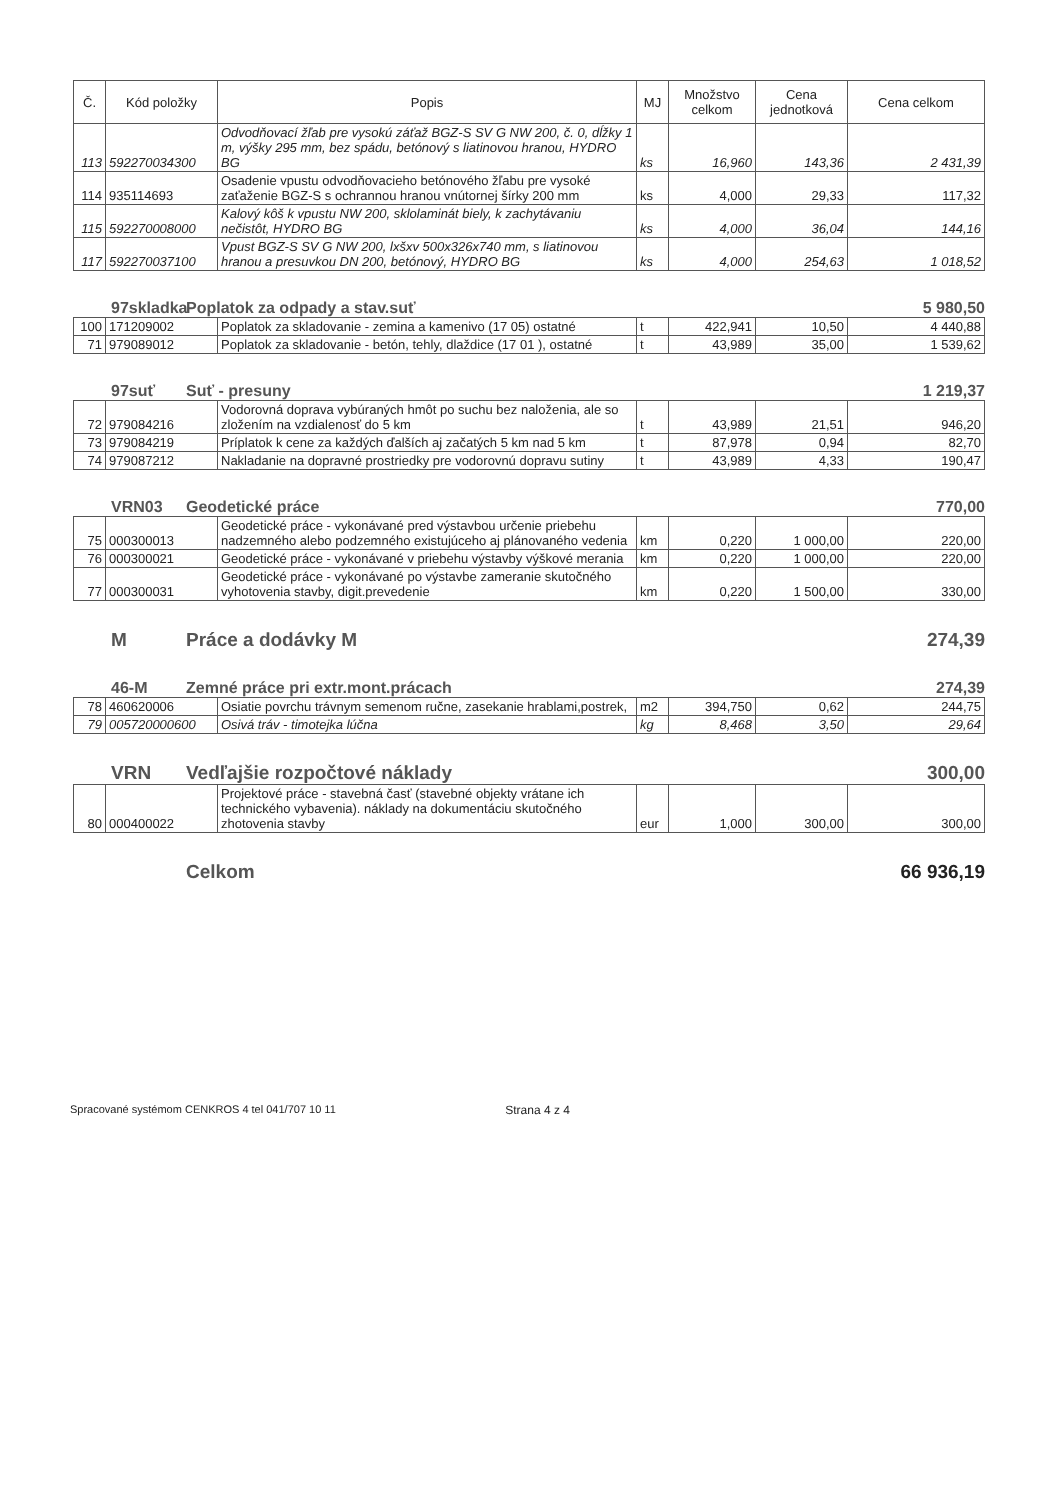| Č. | Kód položky | Popis | MJ | Množstvo celkom | Cena jednotková | Cena celkom |
| --- | --- | --- | --- | --- | --- | --- |
| 113 | 592270034300 | Odvodňovací žľab pre vysokú záťaž BGZ-S SV G NW 200, č. 0, dĺžky 1 m, výšky 295 mm, bez spádu, betónový s liatinovou hranou, HYDRO BG | ks | 16,960 | 143,36 | 2 431,39 |
| 114 | 935114693 | Osadenie vpustu odvodňovacieho betónového žľabu pre vysoké zaťaženie BGZ-S s ochrannou hranou vnútornej šírky 200 mm | ks | 4,000 | 29,33 | 117,32 |
| 115 | 592270008000 | Kalový kôš k vpustu NW 200, sklolaminát biely, k zachytávaniu nečistôt, HYDRO BG | ks | 4,000 | 36,04 | 144,16 |
| 117 | 592270037100 | Vpust BGZ-S SV G NW 200, lxšxv 500x326x740 mm, s liatinovou hranou a presuvkou DN 200, betónový, HYDRO BG | ks | 4,000 | 254,63 | 1 018,52 |
97skladka Poplatok za odpady a stav.suť 5 980,50
| 100 | 171209002 | Poplatok za skladovanie - zemina a kamenivo (17 05) ostatné | t | 422,941 | 10,50 | 4 440,88 |
| 71 | 979089012 | Poplatok za skladovanie - betón, tehly, dlaždice (17 01 ), ostatné | t | 43,989 | 35,00 | 1 539,62 |
97suť Suť - presuny 1 219,37
| 72 | 979084216 | Vodorovná doprava vybúraných hmôt po suchu bez naloženia, ale so zložením na vzdialenosť do 5 km | t | 43,989 | 21,51 | 946,20 |
| 73 | 979084219 | Príplatok k cene za každých ďalších aj začatých 5 km nad 5 km | t | 87,978 | 0,94 | 82,70 |
| 74 | 979087212 | Nakladanie na dopravné prostriedky pre vodorovnú dopravu sutiny | t | 43,989 | 4,33 | 190,47 |
VRN03 Geodetické práce 770,00
| 75 | 000300013 | Geodetické práce - vykonávané pred výstavbou určenie priebehu nadzemného alebo podzemného existujúceho aj plánovaného vedenia | km | 0,220 | 1 000,00 | 220,00 |
| 76 | 000300021 | Geodetické práce - vykonávané v priebehu výstavby výškové merania | km | 0,220 | 1 000,00 | 220,00 |
| 77 | 000300031 | Geodetické práce - vykonávané po výstavbe zameranie skutočného vyhotovenia stavby, digit.prevedenie | km | 0,220 | 1 500,00 | 330,00 |
M Práce a dodávky M 274,39
46-M Zemné práce pri extr.mont.prácach 274,39
| 78 | 460620006 | Osiatie povrchu trávnym semenom ručne, zasekanie hrablami,postrek, | m2 | 394,750 | 0,62 | 244,75 |
| 79 | 005720000600 | Osivá tráv - timotejka lúčna | kg | 8,468 | 3,50 | 29,64 |
VRN Vedľajšie rozpočtové náklady 300,00
| 80 | 000400022 | Projektové práce - stavebná časť (stavebné objekty vrátane ich technického vybavenia). náklady na dokumentáciu skutočného zhotovenia stavby | eur | 1,000 | 300,00 | 300,00 |
Celkom 66 936,19
Spracované systémom CENKROS 4 tel 041/707 10 11 Strana 4 z 4